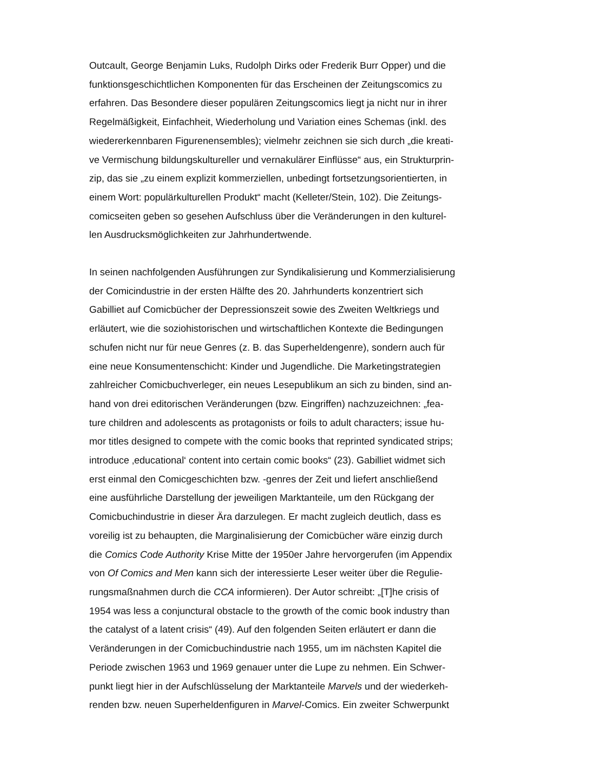Outcault, George Benjamin Luks, Rudolph Dirks oder Frederik Burr Opper) und die
funktionsgeschichtlichen Komponenten für das Erscheinen der Zeitungscomics zu
erfahren. Das Besondere dieser populären Zeitungscomics liegt ja nicht nur in ihrer
Regelmäßigkeit, Einfachheit, Wiederholung und Variation eines Schemas (inkl. des
wiedererkennbaren Figurenensembles); vielmehr zeichnen sie sich durch „die kreati-
ve Vermischung bildungskultureller und vernakulärer Einflüsse“ aus, ein Strukturprin-
zip, das sie „zu einem explizit kommerziellen, unbedingt fortsetzungsorientierten, in
einem Wort: populärkulturellen Produkt“ macht (Kelleter/Stein, 102). Die Zeitungs-
comicseiten geben so gesehen Aufschluss über die Veränderungen in den kulturel-
len Ausdrucksmöglichkeiten zur Jahrhundertwende.
In seinen nachfolgenden Ausführungen zur Syndikalisierung und Kommerzialisierung
der Comicindustrie in der ersten Hälfte des 20. Jahrhunderts konzentriert sich
Gabilliet auf Comicbücher der Depressionszeit sowie des Zweiten Weltkriegs und
erläutert, wie die soziohistorischen und wirtschaftlichen Kontexte die Bedingungen
schufen nicht nur für neue Genres (z. B. das Superheldengenre), sondern auch für
eine neue Konsumentenschicht: Kinder und Jugendliche. Die Marketingstrategien
zahlreicher Comicbuchverleger, ein neues Lesepublikum an sich zu binden, sind an-
hand von drei editorischen Veränderungen (bzw. Eingriffen) nachzuzeichnen: „fea-
ture children and adolescents as protagonists or foils to adult characters; issue hu-
mor titles designed to compete with the comic books that reprinted syndicated strips;
introduce ‚educational‘ content into certain comic books“ (23). Gabilliet widmet sich
erst einmal den Comicgeschichten bzw. -genres der Zeit und liefert anschließend
eine ausführliche Darstellung der jeweiligen Marktanteile, um den Rückgang der
Comicbuchindustrie in dieser Ära darzulegen. Er macht zugleich deutlich, dass es
voreilig ist zu behaupten, die Marginalisierung der Comicbücher wäre einzig durch
die Comics Code Authority Krise Mitte der 1950er Jahre hervorgerufen (im Appendix
von Of Comics and Men kann sich der interessierte Leser weiter über die Regulie-
rungsmaßnahmen durch die CCA informieren). Der Autor schreibt: „[T]he crisis of
1954 was less a conjunctural obstacle to the growth of the comic book industry than
the catalyst of a latent crisis“ (49). Auf den folgenden Seiten erläutert er dann die
Veränderungen in der Comicbuchindustrie nach 1955, um im nächsten Kapitel die
Periode zwischen 1963 und 1969 genauer unter die Lupe zu nehmen. Ein Schwer-
punkt liegt hier in der Aufschlüsselung der Marktanteile Marvels und der wiederkeh-
renden bzw. neuen Superheldenfiguren in Marvel-Comics. Ein zweiter Schwerpunkt